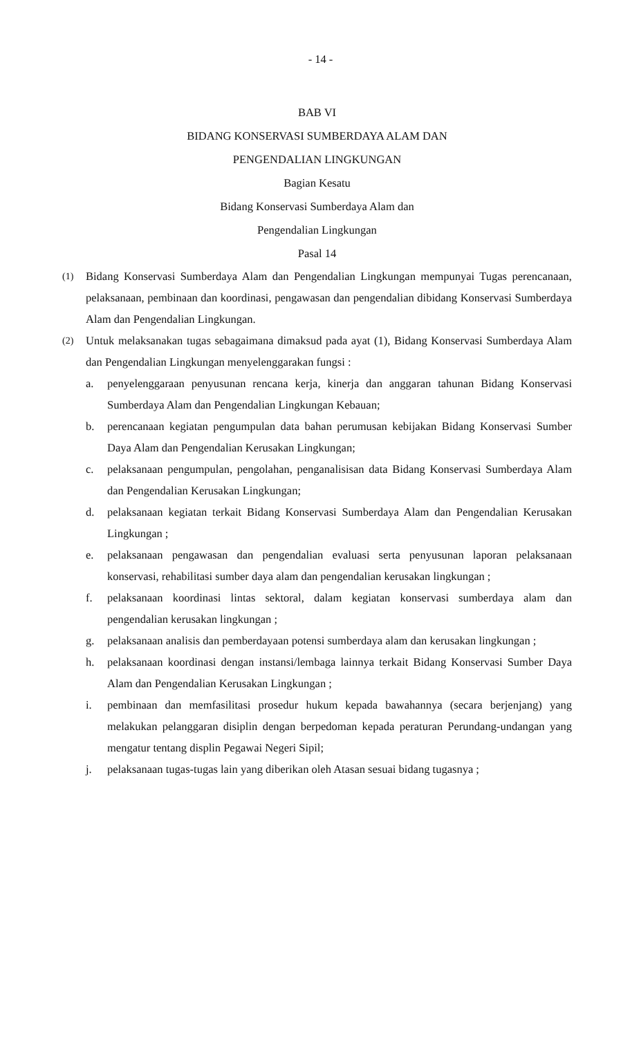- 14 -
BAB VI
BIDANG KONSERVASI SUMBERDAYA ALAM DAN
PENGENDALIAN LINGKUNGAN
Bagian Kesatu
Bidang Konservasi Sumberdaya Alam dan
Pengendalian Lingkungan
Pasal 14
(1)
Bidang Konservasi Sumberdaya Alam dan Pengendalian Lingkungan mempunyai Tugas perencanaan, pelaksanaan, pembinaan dan koordinasi, pengawasan dan pengendalian dibidang Konservasi Sumberdaya Alam dan Pengendalian Lingkungan.
(2)
Untuk melaksanakan tugas sebagaimana dimaksud pada ayat (1), Bidang Konservasi Sumberdaya Alam dan Pengendalian Lingkungan menyelenggarakan fungsi :
a. penyelenggaraan penyusunan rencana kerja, kinerja dan anggaran tahunan Bidang Konservasi Sumberdaya Alam dan Pengendalian Lingkungan Kebauan;
b. perencanaan kegiatan pengumpulan data bahan perumusan kebijakan Bidang Konservasi Sumber Daya Alam dan Pengendalian Kerusakan Lingkungan;
c. pelaksanaan pengumpulan, pengolahan, penganalisisan data Bidang Konservasi Sumberdaya Alam dan Pengendalian Kerusakan Lingkungan;
d. pelaksanaan kegiatan terkait Bidang Konservasi Sumberdaya Alam dan Pengendalian Kerusakan Lingkungan ;
e. pelaksanaan pengawasan dan pengendalian evaluasi serta penyusunan laporan pelaksanaan konservasi, rehabilitasi sumber daya alam dan pengendalian kerusakan lingkungan ;
f. pelaksanaan koordinasi lintas sektoral, dalam kegiatan konservasi sumberdaya alam dan pengendalian kerusakan lingkungan ;
g. pelaksanaan analisis dan pemberdayaan potensi sumberdaya alam dan kerusakan lingkungan ;
h. pelaksanaan koordinasi dengan instansi/lembaga lainnya terkait Bidang Konservasi Sumber Daya Alam dan Pengendalian Kerusakan Lingkungan ;
i. pembinaan dan memfasilitasi prosedur hukum kepada bawahannya (secara berjenjang) yang melakukan pelanggaran disiplin dengan berpedoman kepada peraturan Perundang-undangan yang mengatur tentang displin Pegawai Negeri Sipil;
j. pelaksanaan tugas-tugas lain yang diberikan oleh Atasan sesuai bidang tugasnya ;